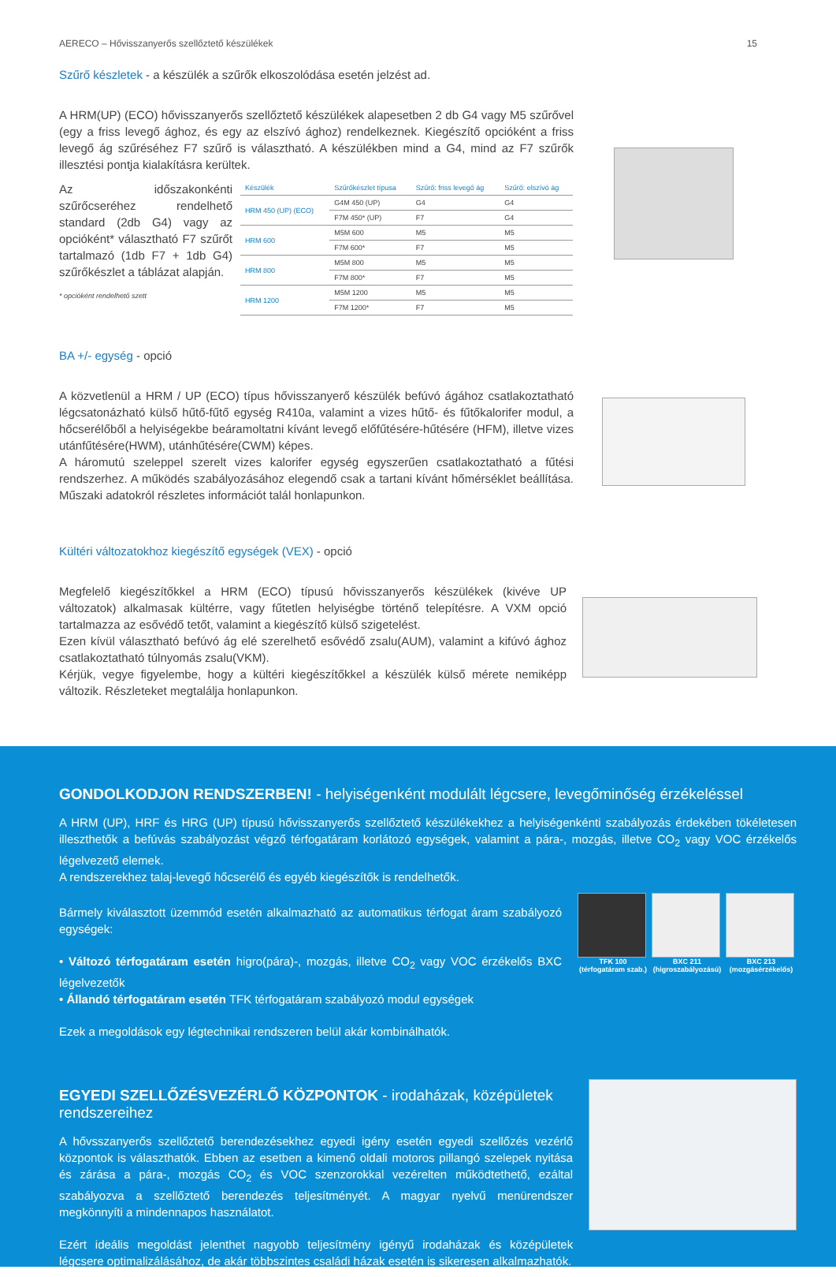AERECO – Hővisszanyerős szellőztető készülékek 15
Szűrő készletek - a készülék a szűrők elkoszolódása esetén jelzést ad.
A HRM(UP) (ECO) hővisszanyerős szellőztető készülékek alapesetben 2 db G4 vagy M5 szűrővel (egy a friss levegő ághoz, és egy az elszívó ághoz) rendelkeznek. Kiegészítő opcióként a friss levegő ág szűréséhez F7 szűrő is választható. A készülékben mind a G4, mind az F7 szűrők illesztési pontja kialakításra kerültek.
Az időszakonkénti szűrőcseréhez rendelhető standard (2db G4) vagy az opcióként* választható F7 szűrőt tartalmazó (1db F7 + 1db G4) szűrőkészlet a táblázat alapján.
* opcióként rendelhető szett
| Készülék | Szűrőkészlet típusa | Szűrő: friss levegő ág | Szűrő: elszívó ág |
| --- | --- | --- | --- |
| HRM 450 (UP) (ECO) | G4M 450 (UP) | G4 | G4 |
| | F7M 450* (UP) | F7 | G4 |
| HRM 600 | M5M 600 | M5 | M5 |
| | F7M 600* | F7 | M5 |
| HRM 800 | M5M 800 | M5 | M5 |
| | F7M 800* | F7 | M5 |
| HRM 1200 | M5M 1200 | M5 | M5 |
| | F7M 1200* | F7 | M5 |
BA +/- egység - opció
A közvetlenül a HRM / UP (ECO) típus hővisszanyerő készülék befúvó ágához csatlakoztatható légcsatonázható külső hűtő-fűtő egység R410a, valamint a vizes hűtő- és fűtőkalorifer modul, a hőcserélőből a helyiségekbe beáramoltatni kívánt levegő előfűtésére-hűtésére (HFM), illetve vizes utánfűtésére(HWM), utánhűtésére(CWM) képes.
A háromutú szeleppel szerelt vizes kalorifer egység egyszerűen csatlakoztatható a fűtési rendszerhez. A működés szabályozásához elegendő csak a tartani kívánt hőmérséklet beállítása. Műszaki adatokról részletes információt talál honlapunkon.
Kültéri változatokhoz kiegészítő egységek (VEX) - opció
Megfelelő kiegészítőkkel a HRM (ECO) típusú hővisszanyerős készülékek (kivéve UP változatok) alkalmasak kültérre, vagy fűtetlen helyiségbe történő telepítésre. A VXM opció tartalmazza az esővédő tetőt, valamint a kiegészítő külső szigetelést.
Ezen kívül választható befúvó ág elé szerelhető esővédő zsalu(AUM), valamint a kifúvó ághoz csatlakoztatható túlnyomás zsalu(VKM).
Kérjük, vegye figyelembe, hogy a kültéri kiegészítőkkel a készülék külső mérete nemiképp változik. Részleteket megtalálja honlapunkon.
GONDOLKODJON RENDSZERBEN! - helyiségenként modulált légcsere, levegőminőség érzékeléssel
A HRM (UP), HRF és HRG (UP) típusú hővisszanyerős szellőztető készülékekhez a helyiségenkénti szabályozás érdekében tökéletesen illeszthetők a befúvás szabályozást végző térfogatáram korlátozó egységek, valamint a pára-, mozgás, illetve CO<sub>2</sub> vagy VOC érzékelős légelvezető elemek.
A rendszerekhez talaj-levegő hőcserélő és egyéb kiegészítők is rendelhetők.
Bármely kiválasztott üzemmód esetén alkalmazható az automatikus térfogat áram szabályozó egységek:
• Változó térfogatáram esetén higro(pára)-, mozgás, illetve CO<sub>2</sub> vagy VOC érzékelős BXC légelvezetők
• Állandó térfogatáram esetén TFK térfogatáram szabályozó modul egységek
Ezek a megoldások egy légtechnikai rendszeren belül akár kombinálhatók.
TFK 100 (térfogatáram szab.) BXC 211 (higroszabályozású) BXC 213 (mozgásérzékelős)
EGYEDI SZELLŐZÉSVEZÉRLŐ KÖZPONTOK - irodaházak, középületek rendszereihez
A hővsszanyerős szellőztető berendezésekhez egyedi igény esetén egyedi szellőzés vezérlő központok is választhatók. Ebben az esetben a kimenő oldali motoros pillangó szelepek nyitása és zárása a pára-, mozgás CO<sub>2</sub> és VOC szenzorokkal vezérelten működtethető, ezáltal szabályozva a szellőztető berendezés teljesítményét. A magyar nyelvű menürendszer megkönnyíti a mindennapos használatot.
Ezért ideális megoldást jelenthet nagyobb teljesítmény igényű irodaházak és középületek légcsere optimalizálásához, de akár többszintes családi házak esetén is sikeresen alkalmazhatók.